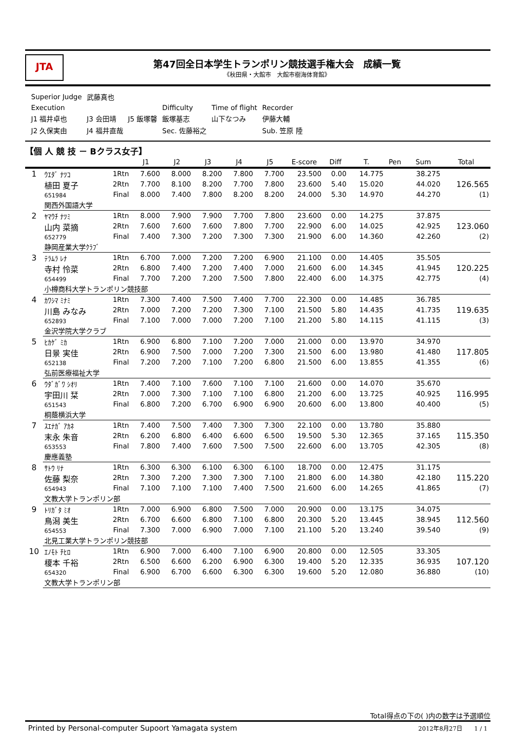JTA
第47回全日本学生トランポリン競技選手権大会　成績一覧
《秋田県・大館市　大館市樹海体育館》
| Superior Judge | 武藤真也 | | | | |
| Execution | | | Difficulty | Time of flight | Recorder |
| J1 福井卓也 | J3 会田靖 | J5 飯塚馨 | 飯塚基志 | 山下なつみ | 伊藤大輔 |
| J2 久保実由 | J4 福井直哉 | | Sec. 佐藤裕之 | | Sub. 笠原 陸 |
【個 人 競 技 － Bクラス女子】
| | | | J1 | J2 | J3 | J4 | J5 | E-score | Diff | T. | Pen | Sum | Total |
| --- | --- | --- | --- | --- | --- | --- | --- | --- | --- | --- | --- | --- | --- |
| 1 | ｳｴﾀﾞ ﾅﾂｺ 植田 夏子 651984 | 1Rtn | 7.600 | 8.000 | 8.200 | 7.800 | 7.700 | 23.500 | 0.00 | 14.775 | | 38.275 | |
| | | 2Rtn | 7.700 | 8.100 | 8.200 | 7.700 | 7.800 | 23.600 | 5.40 | 15.020 | | 44.020 | 126.565 |
| | | Final | 8.000 | 7.400 | 7.800 | 8.200 | 8.200 | 24.000 | 5.30 | 14.970 | | 44.270 | (1) |
| | 関西外国語大学 | | | | | | | | | | | | |
| 2 | ﾔﾏｳﾁ ﾅﾂﾐ 山内 菜摘 652779 | 1Rtn | 8.000 | 7.900 | 7.900 | 7.700 | 7.800 | 23.600 | 0.00 | 14.275 | | 37.875 | |
| | | 2Rtn | 7.600 | 7.600 | 7.600 | 7.800 | 7.700 | 22.900 | 6.00 | 14.025 | | 42.925 | 123.060 |
| | | Final | 7.400 | 7.300 | 7.200 | 7.300 | 7.300 | 21.900 | 6.00 | 14.360 | | 42.260 | (2) |
| | 静岡産業大学ｸﾗﾌﾞ | | | | | | | | | | | | |
| 3 | ﾃﾗﾑﾗ ﾚﾅ 寺村 怜菜 654499 | 1Rtn | 6.700 | 7.000 | 7.200 | 7.200 | 6.900 | 21.100 | 0.00 | 14.405 | | 35.505 | |
| | | 2Rtn | 6.800 | 7.400 | 7.200 | 7.400 | 7.000 | 21.600 | 6.00 | 14.345 | | 41.945 | 120.225 |
| | | Final | 7.700 | 7.200 | 7.200 | 7.500 | 7.800 | 22.400 | 6.00 | 14.375 | | 42.775 | (4) |
| | 小樽商科大学トランポリン競技部 | | | | | | | | | | | | |
| 4 | ｶﾜｼﾏ ﾐﾅﾐ 川島 みなみ 652893 | 1Rtn | 7.300 | 7.400 | 7.500 | 7.400 | 7.700 | 22.300 | 0.00 | 14.485 | | 36.785 | |
| | | 2Rtn | 7.000 | 7.200 | 7.200 | 7.300 | 7.100 | 21.500 | 5.80 | 14.435 | | 41.735 | 119.635 |
| | | Final | 7.100 | 7.000 | 7.000 | 7.200 | 7.100 | 21.200 | 5.80 | 14.115 | | 41.115 | (3) |
| | 金沢学院大学クラブ | | | | | | | | | | | | |
| 5 | ﾋｶｹﾞ ﾐｶ 日景 実佳 652138 | 1Rtn | 6.900 | 6.800 | 7.100 | 7.200 | 7.000 | 21.000 | 0.00 | 13.970 | | 34.970 | |
| | | 2Rtn | 6.900 | 7.500 | 7.000 | 7.200 | 7.300 | 21.500 | 6.00 | 13.980 | | 41.480 | 117.805 |
| | | Final | 7.200 | 7.200 | 7.100 | 7.200 | 6.800 | 21.500 | 6.00 | 13.855 | | 41.355 | (6) |
| | 弘前医療福祉大学 | | | | | | | | | | | | |
| 6 | ｳﾀﾞｶﾞﾜ ｼｵﾘ 宇田川 栞 651543 | 1Rtn | 7.400 | 7.100 | 7.600 | 7.100 | 7.100 | 21.600 | 0.00 | 14.070 | | 35.670 | |
| | | 2Rtn | 7.000 | 7.300 | 7.100 | 7.100 | 6.800 | 21.200 | 6.00 | 13.725 | | 40.925 | 116.995 |
| | | Final | 6.800 | 7.200 | 6.700 | 6.900 | 6.900 | 20.600 | 6.00 | 13.800 | | 40.400 | (5) |
| | 桐蔭横浜大学 | | | | | | | | | | | | |
| 7 | ｽｴﾅｶﾞ ｱｶﾈ 末永 朱音 653553 | 1Rtn | 7.400 | 7.500 | 7.400 | 7.300 | 7.300 | 22.100 | 0.00 | 13.780 | | 35.880 | |
| | | 2Rtn | 6.200 | 6.800 | 6.400 | 6.600 | 6.500 | 19.500 | 5.30 | 12.365 | | 37.165 | 115.350 |
| | | Final | 7.800 | 7.400 | 7.600 | 7.500 | 7.500 | 22.600 | 6.00 | 13.705 | | 42.305 | (8) |
| | 慶應義塾 | | | | | | | | | | | | |
| 8 | ｻﾄｳ ﾘﾅ 佐藤 梨奈 654943 | 1Rtn | 6.300 | 6.300 | 6.100 | 6.300 | 6.100 | 18.700 | 0.00 | 12.475 | | 31.175 | |
| | | 2Rtn | 7.300 | 7.200 | 7.300 | 7.300 | 7.100 | 21.800 | 6.00 | 14.380 | | 42.180 | 115.220 |
| | | Final | 7.100 | 7.100 | 7.100 | 7.400 | 7.500 | 21.600 | 6.00 | 14.265 | | 41.865 | (7) |
| | 文教大学トランポリン部 | | | | | | | | | | | | |
| 9 | ﾄﾘｶﾞﾀ ﾐｵ 鳥潟 美生 654553 | 1Rtn | 7.000 | 6.900 | 6.800 | 7.500 | 7.000 | 20.900 | 0.00 | 13.175 | | 34.075 | |
| | | 2Rtn | 6.700 | 6.600 | 6.800 | 7.100 | 6.800 | 20.300 | 5.20 | 13.445 | | 38.945 | 112.560 |
| | | Final | 7.300 | 7.000 | 6.900 | 7.000 | 7.100 | 21.100 | 5.20 | 13.240 | | 39.540 | (9) |
| | 北見工業大学トランポリン競技部 | | | | | | | | | | | | |
| 10 | ｴﾉﾓﾄ ﾁﾋﾛ 榎本 千裕 654320 | 1Rtn | 6.900 | 7.000 | 6.400 | 7.100 | 6.900 | 20.800 | 0.00 | 12.505 | | 33.305 | |
| | | 2Rtn | 6.500 | 6.600 | 6.200 | 6.900 | 6.300 | 19.400 | 5.20 | 12.335 | | 36.935 | 107.120 |
| | | Final | 6.900 | 6.700 | 6.600 | 6.300 | 6.300 | 19.600 | 5.20 | 12.080 | | 36.880 | (10) |
| | 文教大学トランポリン部 | | | | | | | | | | | | |
Total得点の下の( )内の数字は予選順位
Printed by Personal-computer Supoort Yamagata system 2012年8月27日　　1 / 1